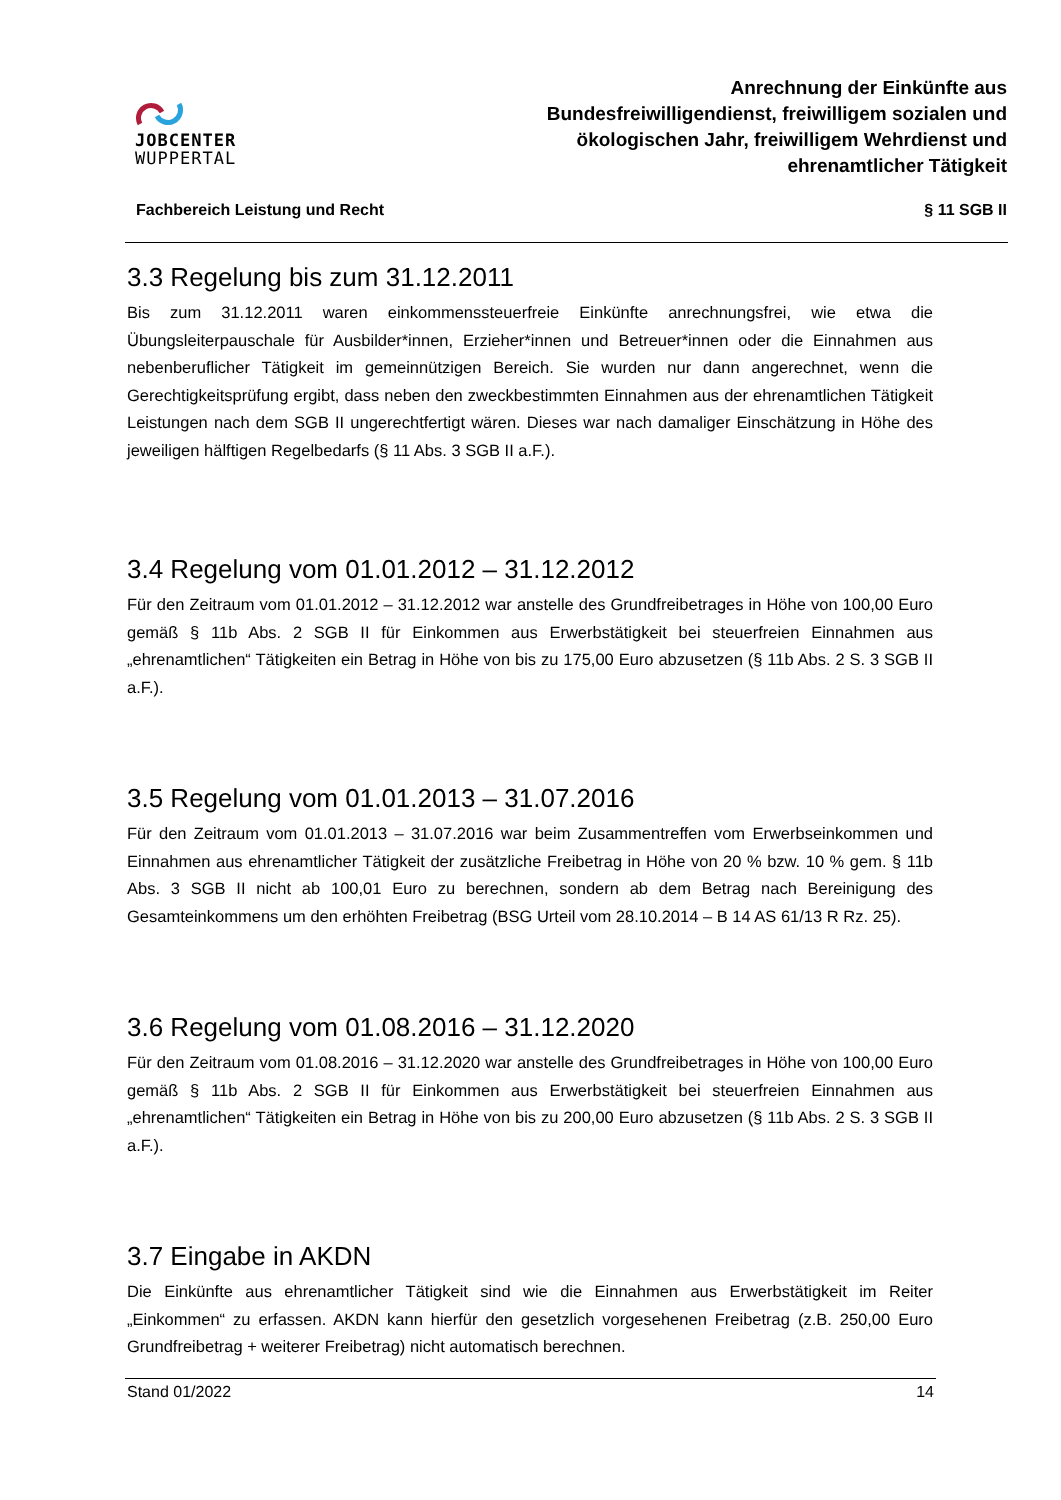JOBCENTER
WUPPERTAL
Anrechnung der Einkünfte aus
Bundesfreiwilligendienst, freiwilligem sozialen und
ökologischen Jahr, freiwilligem Wehrdienst und
ehrenamtlicher Tätigkeit
Fachbereich Leistung und Recht § 11 SGB II
3.3 Regelung bis zum 31.12.2011
Bis zum 31.12.2011 waren einkommenssteuerfreie Einkünfte anrechnungsfrei, wie etwa die Übungsleiterpauschale für Ausbilder*innen, Erzieher*innen und Betreuer*innen oder die Einnahmen aus nebenberuflicher Tätigkeit im gemeinnützigen Bereich. Sie wurden nur dann angerechnet, wenn die Gerechtigkeitsprüfung ergibt, dass neben den zweckbestimmten Einnahmen aus der ehrenamtlichen Tätigkeit Leistungen nach dem SGB II ungerechtfertigt wären. Dieses war nach damaliger Einschätzung in Höhe des jeweiligen hälftigen Regelbedarfs (§ 11 Abs. 3 SGB II a.F.).
3.4 Regelung vom 01.01.2012 – 31.12.2012
Für den Zeitraum vom 01.01.2012 – 31.12.2012 war anstelle des Grundfreibetrages in Höhe von 100,00 Euro gemäß § 11b Abs. 2 SGB II für Einkommen aus Erwerbstätigkeit bei steuerfreien Einnahmen aus „ehrenamtlichen“ Tätigkeiten ein Betrag in Höhe von bis zu 175,00 Euro abzusetzen (§ 11b Abs. 2 S. 3 SGB II a.F.).
3.5 Regelung vom 01.01.2013 – 31.07.2016
Für den Zeitraum vom 01.01.2013 – 31.07.2016 war beim Zusammentreffen vom Erwerbseinkommen und Einnahmen aus ehrenamtlicher Tätigkeit der zusätzliche Freibetrag in Höhe von 20 % bzw. 10 % gem. § 11b Abs. 3 SGB II nicht ab 100,01 Euro zu berechnen, sondern ab dem Betrag nach Bereinigung des Gesamteinkommens um den erhöhten Freibetrag (BSG Urteil vom 28.10.2014 – B 14 AS 61/13 R Rz. 25).
3.6 Regelung vom 01.08.2016 – 31.12.2020
Für den Zeitraum vom 01.08.2016 – 31.12.2020 war anstelle des Grundfreibetrages in Höhe von 100,00 Euro gemäß § 11b Abs. 2 SGB II für Einkommen aus Erwerbstätigkeit bei steuerfreien Einnahmen aus „ehrenamtlichen“ Tätigkeiten ein Betrag in Höhe von bis zu 200,00 Euro abzusetzen (§ 11b Abs. 2 S. 3 SGB II a.F.).
3.7 Eingabe in AKDN
Die Einkünfte aus ehrenamtlicher Tätigkeit sind wie die Einnahmen aus Erwerbstätigkeit im Reiter „Einkommen“ zu erfassen. AKDN kann hierfür den gesetzlich vorgesehenen Freibetrag (z.B. 250,00 Euro Grundfreibetrag + weiterer Freibetrag) nicht automatisch berechnen.
Stand 01/2022 14